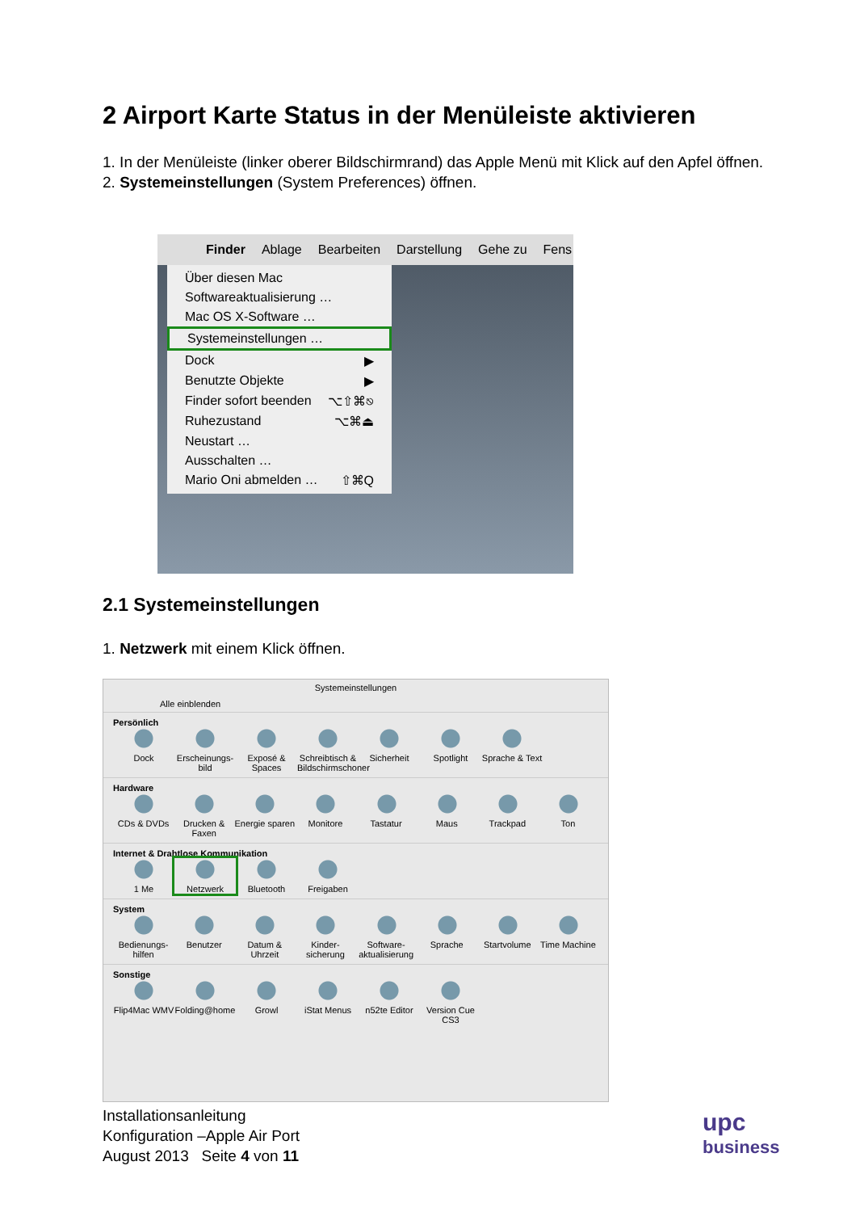2 Airport Karte Status in der Menüleiste aktivieren
1. In der Menüleiste (linker oberer Bildschirmrand) das Apple Menü mit Klick auf den Apfel öffnen.
2. Systemeinstellungen (System Preferences) öffnen.
Finder Ablage Bearbeiten Darstellung Gehe zu Fens
Über diesen Mac
Softwareaktualisierung …
Mac OS X-Software …
Systemeinstellungen …
Dock ▶
Benutzte Objekte ▶
Finder sofort beenden ⌥⇧⌘⎋
Ruhezustand ⌥⌘⏏
Neustart …
Ausschalten …
Mario Oni abmelden … ⇧⌘Q
2.1 Systemeinstellungen
1. Netzwerk mit einem Klick öffnen.
Systemeinstellungen
Alle einblenden
Persönlich
Dock Erscheinungs-bild Exposé & Spaces Schreibtisch & Bildschirmschoner Sicherheit Spotlight Sprache & Text
Hardware
CDs & DVDs Drucken & Faxen Energie sparen Monitore Tastatur Maus Trackpad Ton
Internet & Drahtlose Kommunikation
1 Me Netzwerk Bluetooth Freigaben
System
Bedienungs-hilfen Benutzer Datum & Uhrzeit Kinder-sicherung Software-aktualisierung Sprache Startvolume Time Machine
Sonstige
Flip4Mac WMV Folding@home Growl iStat Menus n52te Editor Version Cue CS3
Installationsanleitung
Konfiguration –Apple Air Port
August 2013 Seite 4 von 11
upc
business